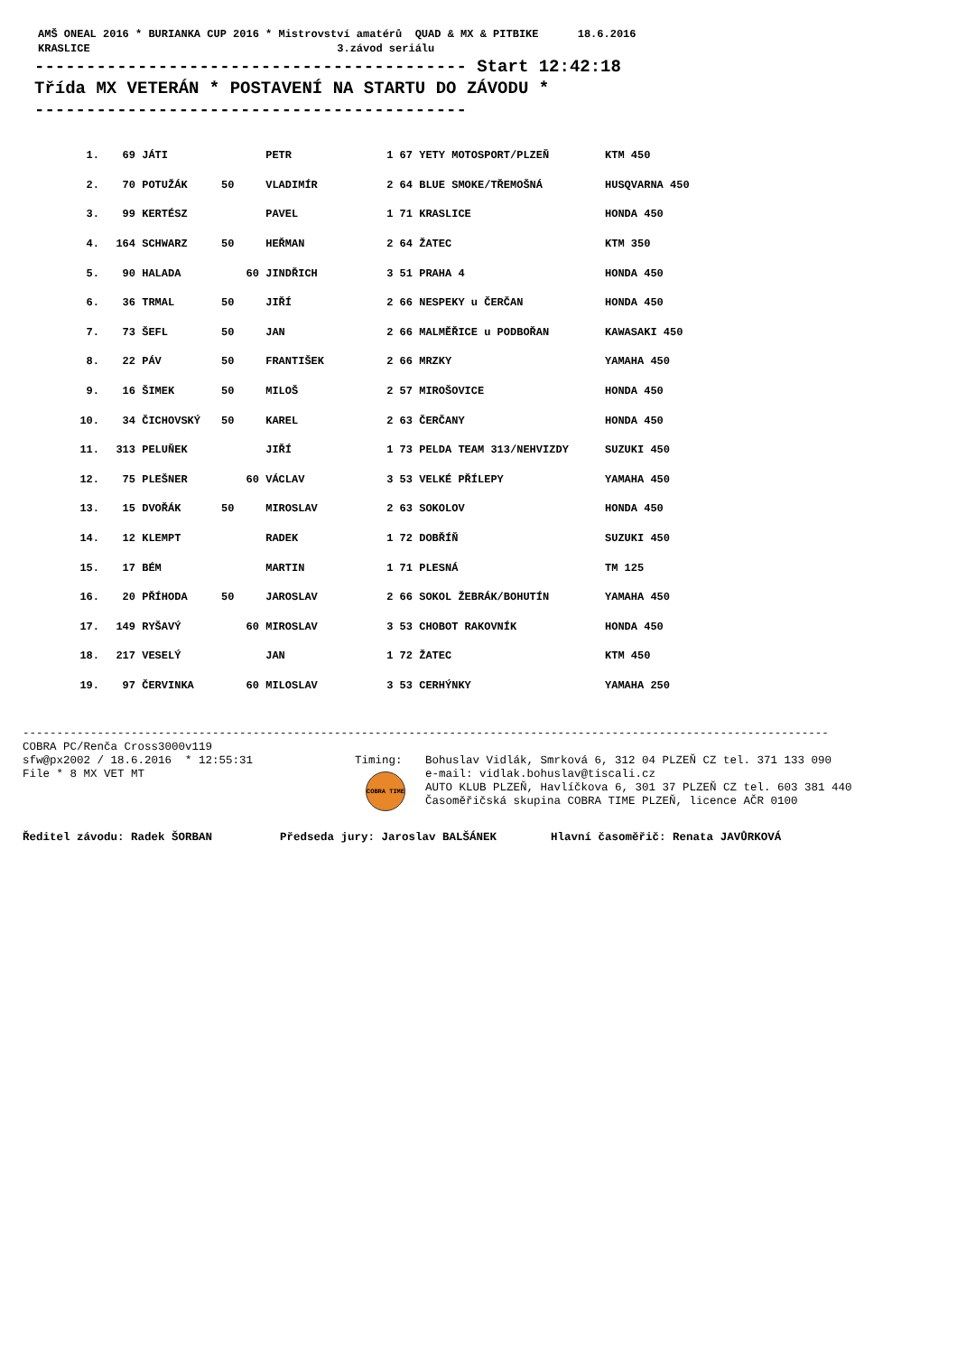AMŠ ONEAL 2016 * BURIANKA CUP 2016 * Mistrovství amatérů QUAD & MX & PITBIKE 18.6.2016 KRASLICE 3.závod seriálu
------------------------------------------ Start 12:42:18 Třída MX VETERÁN * POSTAVENÍ NA STARTU DO ZÁVODU * ------------------------------------------
| 1. | 69 | JÁTI | | PETR | 1 67 | YETY MOTOSPORT/PLZEŇ | KTM 450 |
| 2. | 70 | POTUŽÁK | 50 | VLADIMÍR | 2 64 | BLUE SMOKE/TŘEMOŠNÁ | HUSQVARNA 450 |
| 3. | 99 | KERTÉSZ | | PAVEL | 1 71 | KRASLICE | HONDA 450 |
| 4. | 164 | SCHWARZ | 50 | HEŘMAN | 2 64 | ŽATEC | KTM 350 |
| 5. | 90 | HALADA | 60 | JINDŘICH | 3 51 | PRAHA 4 | HONDA 450 |
| 6. | 36 | TRMAL | 50 | JIŘÍ | 2 66 | NESPEKY u ČERČAN | HONDA 450 |
| 7. | 73 | ŠEFL | 50 | JAN | 2 66 | MALMĚŘICE u PODBOŘAN | KAWASAKI 450 |
| 8. | 22 | PÁV | 50 | FRANTIŠEK | 2 66 | MRZKY | YAMAHA 450 |
| 9. | 16 | ŠIMEK | 50 | MILOŠ | 2 57 | MIROŠOVICE | HONDA 450 |
| 10. | 34 | ČICHOVSKÝ | 50 | KAREL | 2 63 | ČERČANY | HONDA 450 |
| 11. | 313 | PELUŇEK | | JIŘÍ | 1 73 | PELDA TEAM 313/NEHVIZDY | SUZUKI 450 |
| 12. | 75 | PLEŠNER | 60 | VÁCLAV | 3 53 | VELKÉ PŘÍLEPY | YAMAHA 450 |
| 13. | 15 | DVOŘÁK | 50 | MIROSLAV | 2 63 | SOKOLOV | HONDA 450 |
| 14. | 12 | KLEMPT | | RADEK | 1 72 | DOBŘÍŇ | SUZUKI 450 |
| 15. | 17 | BÉM | | MARTIN | 1 71 | PLESNÁ | TM 125 |
| 16. | 20 | PŘÍHODA | 50 | JAROSLAV | 2 66 | SOKOL ŽEBRÁK/BOHUTÍN | YAMAHA 450 |
| 17. | 149 | RYŠAVÝ | 60 | MIROSLAV | 3 53 | CHOBOT RAKOVNÍK | HONDA 450 |
| 18. | 217 | VESELÝ | | JAN | 1 72 | ŽATEC | KTM 450 |
| 19. | 97 | ČERVINKA | 60 | MILOSLAV | 3 53 | CERHÝNKY | YAMAHA 250 |
-----------------------------------------------------------------------------------------------------------------------
COBRA PC/Renča Cross3000v119 sfw@px2002 / 18.6.2016 * 12:55:31 File * 8 MX VET MT
Timing:
COBRA TIME
Bohuslav Vidlák, Smrková 6, 312 04 PLZEŇ CZ tel. 371 133 090 e-mail: vidlak.bohuslav@tiscali.cz AUTO KLUB PLZEŇ, Havlíčkova 6, 301 37 PLZEŇ CZ tel. 603 381 440 Časoměřičská skupina COBRA TIME PLZEŇ, licence AČR 0100
Ředitel závodu: Radek ŠORBAN Předseda jury: Jaroslav BALŠÁNEK Hlavní časoměřič: Renata JAVŮRKOVÁ